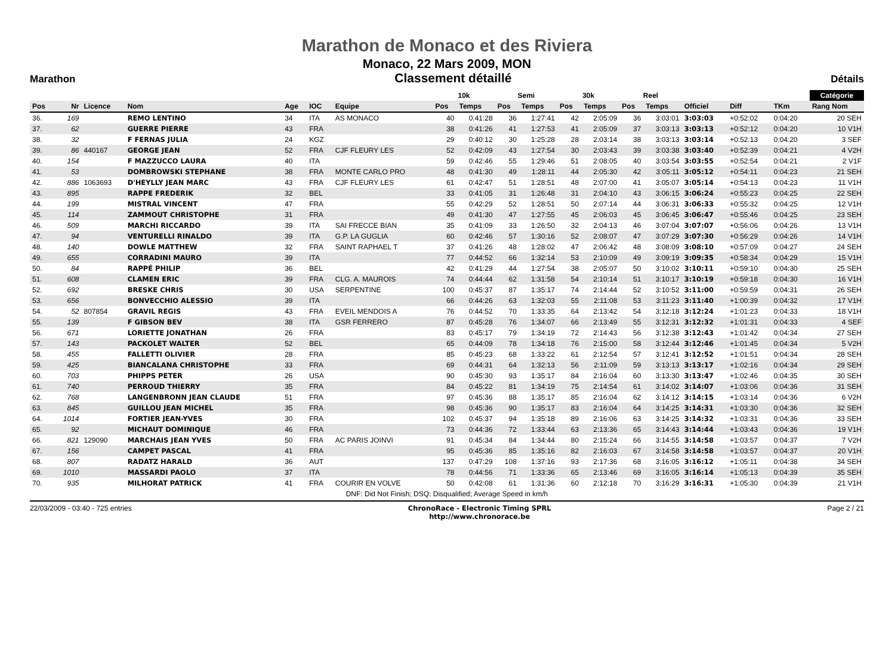Marathon de Monaco et des Riviera
Monaco, 22 Mars 2009, MON
Marathon
Classement détaillé
Détails
| | | | | | | | 10k | | Semi | | 30k | | Reel | | | | | Catégorie |
| --- | --- | --- | --- | --- | --- | --- | --- | --- | --- | --- | --- | --- | --- | --- | --- | --- | --- | --- |
| Pos | Nr | Licence | Nom | Age | IOC | Equipe | Pos | Temps | Pos | Temps | Pos | Temps | Pos | Temps | Officiel | Diff | TKm | Rang Nom |
| 36. | 169 | | REMO LENTINO | 34 | ITA | AS MONACO | 40 | 0:41:28 | 36 | 1:27:41 | 42 | 2:05:09 | 36 | 3:03:01 | 3:03:03 | +0:52:02 | 0:04:20 | 20 SEH |
| 37. | 62 | | GUERRE PIERRE | 43 | FRA | | 38 | 0:41:26 | 41 | 1:27:53 | 41 | 2:05:09 | 37 | 3:03:13 | 3:03:13 | +0:52:12 | 0:04:20 | 10 V1H |
| 38. | 32 | | F FERNAS JULIA | 24 | KGZ | | 29 | 0:40:12 | 30 | 1:25:28 | 28 | 2:03:14 | 38 | 3:03:13 | 3:03:14 | +0:52:13 | 0:04:20 | 3 SEF |
| 39. | 86 | 440167 | GEORGE JEAN | 52 | FRA | CJF FLEURY LES | 52 | 0:42:09 | 43 | 1:27:54 | 30 | 2:03:43 | 39 | 3:03:38 | 3:03:40 | +0:52:39 | 0:04:21 | 4 V2H |
| 40. | 154 | | F MAZZUCCO LAURA | 40 | ITA | | 59 | 0:42:46 | 55 | 1:29:46 | 51 | 2:08:05 | 40 | 3:03:54 | 3:03:55 | +0:52:54 | 0:04:21 | 2 V1F |
| 41. | 53 | | DOMBROWSKI STEPHANE | 38 | FRA | MONTE CARLO PRO | 48 | 0:41:30 | 49 | 1:28:11 | 44 | 2:05:30 | 42 | 3:05:11 | 3:05:12 | +0:54:11 | 0:04:23 | 21 SEH |
| 42. | 886 | 1063693 | D'HEYLLY JEAN MARC | 43 | FRA | CJF FLEURY LES | 61 | 0:42:47 | 51 | 1:28:51 | 48 | 2:07:00 | 41 | 3:05:07 | 3:05:14 | +0:54:13 | 0:04:23 | 11 V1H |
| 43. | 895 | | RAPPE FREDERIK | 32 | BEL | | 33 | 0:41:05 | 31 | 1:26:48 | 31 | 2:04:10 | 43 | 3:06:15 | 3:06:24 | +0:55:23 | 0:04:25 | 22 SEH |
| 44. | 199 | | MISTRAL VINCENT | 47 | FRA | | 55 | 0:42:29 | 52 | 1:28:51 | 50 | 2:07:14 | 44 | 3:06:31 | 3:06:33 | +0:55:32 | 0:04:25 | 12 V1H |
| 45. | 114 | | ZAMMOUT CHRISTOPHE | 31 | FRA | | 49 | 0:41:30 | 47 | 1:27:55 | 45 | 2:06:03 | 45 | 3:06:45 | 3:06:47 | +0:55:46 | 0:04:25 | 23 SEH |
| 46. | 509 | | MARCHI RICCARDO | 39 | ITA | SAI FRECCE BIAN | 35 | 0:41:09 | 33 | 1:26:50 | 32 | 2:04:13 | 46 | 3:07:04 | 3:07:07 | +0:56:06 | 0:04:26 | 13 V1H |
| 47. | 94 | | VENTURELLI RINALDO | 39 | ITA | G.P. LA GUGLIA | 60 | 0:42:46 | 57 | 1:30:16 | 52 | 2:08:07 | 47 | 3:07:29 | 3:07:30 | +0:56:29 | 0:04:26 | 14 V1H |
| 48. | 140 | | DOWLE MATTHEW | 32 | FRA | SAINT RAPHAEL T | 37 | 0:41:26 | 48 | 1:28:02 | 47 | 2:06:42 | 48 | 3:08:09 | 3:08:10 | +0:57:09 | 0:04:27 | 24 SEH |
| 49. | 655 | | CORRADINI MAURO | 39 | ITA | | 77 | 0:44:52 | 66 | 1:32:14 | 53 | 2:10:09 | 49 | 3:09:19 | 3:09:35 | +0:58:34 | 0:04:29 | 15 V1H |
| 50. | 84 | | RAPPÉ PHILIP | 36 | BEL | | 42 | 0:41:29 | 44 | 1:27:54 | 38 | 2:05:07 | 50 | 3:10:02 | 3:10:11 | +0:59:10 | 0:04:30 | 25 SEH |
| 51. | 608 | | CLAMEN ERIC | 39 | FRA | CLG. A. MAUROIS | 74 | 0:44:44 | 62 | 1:31:58 | 54 | 2:10:14 | 51 | 3:10:17 | 3:10:19 | +0:59:18 | 0:04:30 | 16 V1H |
| 52. | 692 | | BRESKE CHRIS | 30 | USA | SERPENTINE | 100 | 0:45:37 | 87 | 1:35:17 | 74 | 2:14:44 | 52 | 3:10:52 | 3:11:00 | +0:59:59 | 0:04:31 | 26 SEH |
| 53. | 656 | | BONVECCHIO ALESSIO | 39 | ITA | | 66 | 0:44:26 | 63 | 1:32:03 | 55 | 2:11:08 | 53 | 3:11:23 | 3:11:40 | +1:00:39 | 0:04:32 | 17 V1H |
| 54. | 52 | 807854 | GRAVIL REGIS | 43 | FRA | EVEIL MENDOIS A | 76 | 0:44:52 | 70 | 1:33:35 | 64 | 2:13:42 | 54 | 3:12:18 | 3:12:24 | +1:01:23 | 0:04:33 | 18 V1H |
| 55. | 139 | | F GIBSON BEV | 38 | ITA | GSR FERRERO | 87 | 0:45:28 | 76 | 1:34:07 | 66 | 2:13:49 | 55 | 3:12:31 | 3:12:32 | +1:01:31 | 0:04:33 | 4 SEF |
| 56. | 671 | | LORIETTE JONATHAN | 26 | FRA | | 83 | 0:45:17 | 79 | 1:34:19 | 72 | 2:14:43 | 56 | 3:12:38 | 3:12:43 | +1:01:42 | 0:04:34 | 27 SEH |
| 57. | 143 | | PACKOLET WALTER | 52 | BEL | | 65 | 0:44:09 | 78 | 1:34:18 | 76 | 2:15:00 | 58 | 3:12:44 | 3:12:46 | +1:01:45 | 0:04:34 | 5 V2H |
| 58. | 455 | | FALLETTI OLIVIER | 28 | FRA | | 85 | 0:45:23 | 68 | 1:33:22 | 61 | 2:12:54 | 57 | 3:12:41 | 3:12:52 | +1:01:51 | 0:04:34 | 28 SEH |
| 59. | 425 | | BIANCALANA CHRISTOPHE | 33 | FRA | | 69 | 0:44:31 | 64 | 1:32:13 | 56 | 2:11:09 | 59 | 3:13:13 | 3:13:17 | +1:02:16 | 0:04:34 | 29 SEH |
| 60. | 703 | | PHIPPS PETER | 26 | USA | | 90 | 0:45:30 | 93 | 1:35:17 | 84 | 2:16:04 | 60 | 3:13:30 | 3:13:47 | +1:02:46 | 0:04:35 | 30 SEH |
| 61. | 740 | | PERROUD THIERRY | 35 | FRA | | 84 | 0:45:22 | 81 | 1:34:19 | 75 | 2:14:54 | 61 | 3:14:02 | 3:14:07 | +1:03:06 | 0:04:36 | 31 SEH |
| 62. | 768 | | LANGENBRONN JEAN CLAUDE | 51 | FRA | | 97 | 0:45:36 | 88 | 1:35:17 | 85 | 2:16:04 | 62 | 3:14:12 | 3:14:15 | +1:03:14 | 0:04:36 | 6 V2H |
| 63. | 845 | | GUILLOU JEAN MICHEL | 35 | FRA | | 98 | 0:45:36 | 90 | 1:35:17 | 83 | 2:16:04 | 64 | 3:14:25 | 3:14:31 | +1:03:30 | 0:04:36 | 32 SEH |
| 64. | 1014 | | FORTIER JEAN-YVES | 30 | FRA | | 102 | 0:45:37 | 94 | 1:35:18 | 89 | 2:16:06 | 63 | 3:14:25 | 3:14:32 | +1:03:31 | 0:04:36 | 33 SEH |
| 65. | 92 | | MICHAUT DOMINIQUE | 46 | FRA | | 73 | 0:44:36 | 72 | 1:33:44 | 63 | 2:13:36 | 65 | 3:14:43 | 3:14:44 | +1:03:43 | 0:04:36 | 19 V1H |
| 66. | 821 | 129090 | MARCHAIS JEAN YVES | 50 | FRA | AC PARIS JOINVI | 91 | 0:45:34 | 84 | 1:34:44 | 80 | 2:15:24 | 66 | 3:14:55 | 3:14:58 | +1:03:57 | 0:04:37 | 7 V2H |
| 67. | 156 | | CAMPET PASCAL | 41 | FRA | | 95 | 0:45:36 | 85 | 1:35:16 | 82 | 2:16:03 | 67 | 3:14:58 | 3:14:58 | +1:03:57 | 0:04:37 | 20 V1H |
| 68. | 807 | | RADATZ HARALD | 36 | AUT | | 137 | 0:47:29 | 108 | 1:37:16 | 93 | 2:17:36 | 68 | 3:16:05 | 3:16:12 | +1:05:11 | 0:04:38 | 34 SEH |
| 69. | 1010 | | MASSARDI PAOLO | 37 | ITA | | 78 | 0:44:56 | 71 | 1:33:36 | 65 | 2:13:46 | 69 | 3:16:05 | 3:16:14 | +1:05:13 | 0:04:39 | 35 SEH |
| 70. | 935 | | MILHORAT PATRICK | 41 | FRA | COURIR EN VOLVE | 50 | 0:42:08 | 61 | 1:31:36 | 60 | 2:12:18 | 70 | 3:16:29 | 3:16:31 | +1:05:30 | 0:04:39 | 21 V1H |
DNF: Did Not Finish; DSQ: Disqualified; Average Speed in km/h
22/03/2009 - 03:40 - 725 entries ChronoRace - Electronic Timing SPRL
http://www.chronorace.be Page 2 / 21